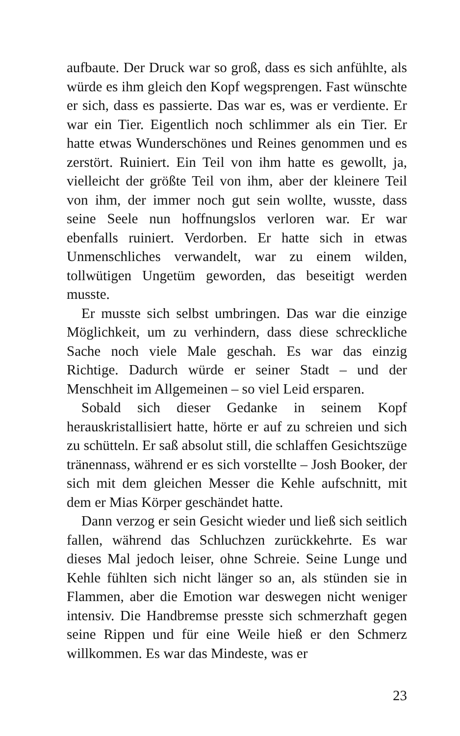aufbaute. Der Druck war so groß, dass es sich anfühlte, als würde es ihm gleich den Kopf wegsprengen. Fast wünschte er sich, dass es passierte. Das war es, was er verdiente. Er war ein Tier. Eigentlich noch schlimmer als ein Tier. Er hatte etwas Wunderschönes und Reines genommen und es zerstört. Ruiniert. Ein Teil von ihm hatte es gewollt, ja, vielleicht der größte Teil von ihm, aber der kleinere Teil von ihm, der immer noch gut sein wollte, wusste, dass seine Seele nun hoffnungslos verloren war. Er war ebenfalls ruiniert. Verdorben. Er hatte sich in etwas Unmenschliches verwandelt, war zu einem wilden, tollwütigen Ungetüm geworden, das beseitigt werden musste.
Er musste sich selbst umbringen. Das war die einzige Möglichkeit, um zu verhindern, dass diese schreckliche Sache noch viele Male geschah. Es war das einzig Richtige. Dadurch würde er seiner Stadt – und der Menschheit im Allgemeinen – so viel Leid ersparen.
Sobald sich dieser Gedanke in seinem Kopf herauskristallisiert hatte, hörte er auf zu schreien und sich zu schütteln. Er saß absolut still, die schlaffen Gesichtszüge tränennass, während er es sich vorstellte – Josh Booker, der sich mit dem gleichen Messer die Kehle aufschnitt, mit dem er Mias Körper geschändet hatte.
Dann verzog er sein Gesicht wieder und ließ sich seitlich fallen, während das Schluchzen zurückkehrte. Es war dieses Mal jedoch leiser, ohne Schreie. Seine Lunge und Kehle fühlten sich nicht länger so an, als stünden sie in Flammen, aber die Emotion war deswegen nicht weniger intensiv. Die Handbremse presste sich schmerzhaft gegen seine Rippen und für eine Weile hieß er den Schmerz willkommen. Es war das Mindeste, was er
23